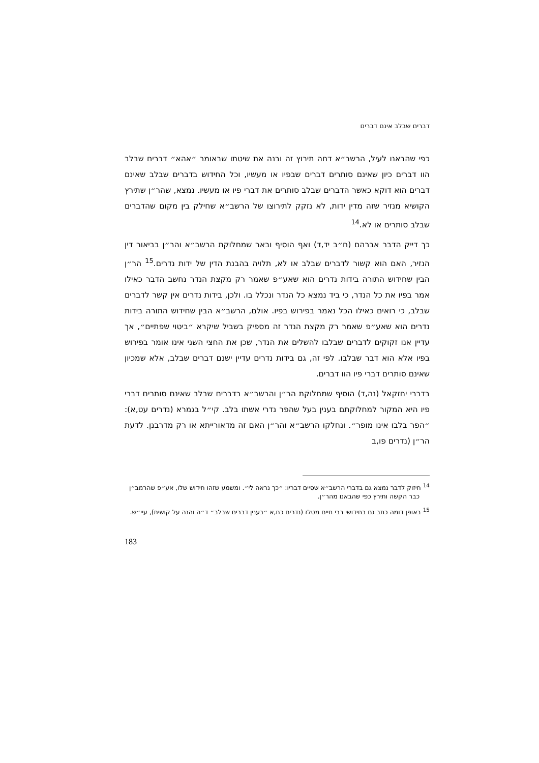דברים שבלב אינם דברים
כפי שהבאנו לעיל, הרשב״א דחה תירוץ זה ובנה את שיטתו שבאומר ״אהא״ דברים שבלב הוו דברים כיון שאינם סותרים דברים שבפיו או מעשיו, וכל החידוש בדברים שבלב שאינם דברים הוא דוקא כאשר הדברים שבלב סותרים את דברי פיו או מעשיו. נמצא, שהר״ן שתירץ הקושיא מנזיר שזה מדין ידות, לא נזקק לתירוצו של הרשב״א שחילק בין מקום שהדברים שבלב סותרים או לא.<sup>14</sup>
כך דייק הדבר אברהם (ח״ב יד,ד) ואף הוסיף ובאר שמחלוקת הרשב״א והר״ן בביאור דין הנזיר, האם הוא קשור לדברים שבלב או לא, תלויה בהבנת הדין של ידות נדרים.<sup>15</sup> הר״ן הבין שחידוש התורה בידות נדרים הוא שאע״פ שאמר רק מקצת הנדר נחשב הדבר כאילו אמר בפיו את כל הנדר, כי ביד נמצא כל הנדר ונכלל בו. ולכן, בידות נדרים אין קשר לדברים שבלב, כי רואים כאילו הכל נאמר בפירוש בפיו. אולם, הרשב״א הבין שחידוש התורה בידות נדרים הוא שאע״פ שאמר רק מקצת הנדר זה מספיק בשביל שיקרא ״ביטוי שפתיים״, אך עדיין אנו זקוקים לדברים שבלבו להשלים את הנדר, שכן את החצי השני אינו אומר בפירוש בפיו אלא הוא דבר שבלבו. לפי זה, גם בידות נדרים עדיין ישנם דברים שבלב, אלא שמכיון שאינם סותרים דברי פיו הוו דברים.
בדברי יחזקאל (נה,ד) הוסיף שמחלוקת הר״ן והרשב״א בדברים שבלב שאינם סותרים דברי פיו היא המקור למחלוקתם בענין בעל שהפר נדרי אשתו בלב. קי״ל בגמרא (נדרים עט,א): ״הפר בלבו אינו מופר״. ונחלקו הרשב״א והר״ן האם זה מדאורייתא או רק מדרבנן. לדעת הר״ן (נדרים פו,ב
<sup>14</sup> חיזוק לדבר נמצא גם בדברי הרשב״א שסיים דבריו: ״כך נראה לי״. ומשמע שזהו חידוש שלו, אע״פ שהרמב״ן כבר הקשה ותירץ כפי שהבאנו מהר״ן.
<sup>15</sup> באופן דומה כתב גם בחידושי רבי חיים מטלז (נדרים כח,א ״בענין דברים שבלב״ ד״ה והנה על קושית), עיי״ש.
183